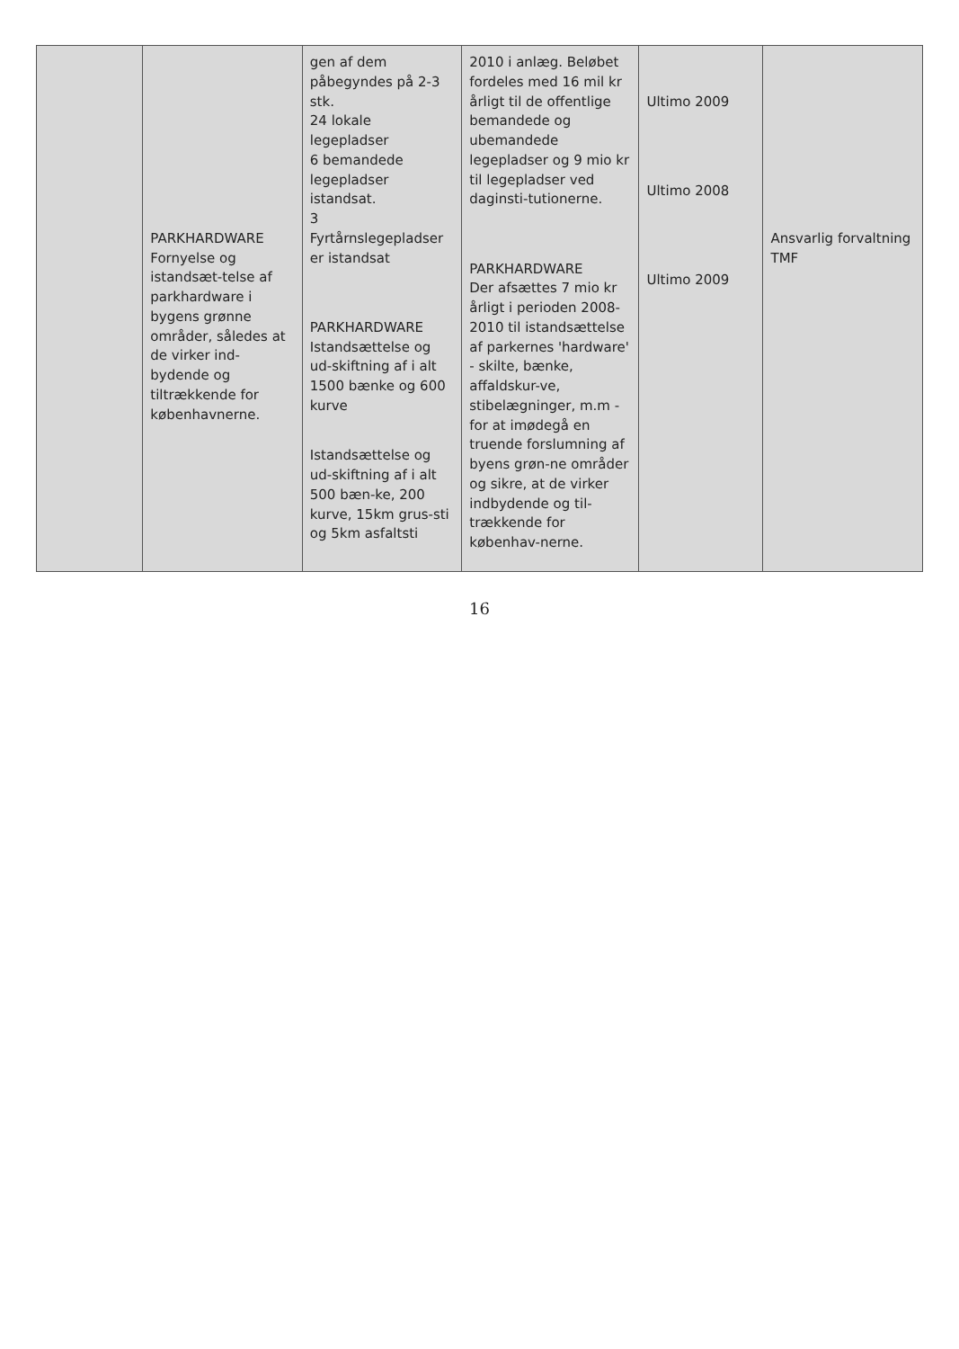| | PARKHARDWARE Fornyelse og istandsæt-telse af parkhardware i bygens grønne områder, således at de virker ind-bydende og tiltrækkende for københavnerne. | gen af dem påbegyndes på 2-3 stk. 24 lokale legepladser 6 bemandede legepladser istandsat. 3 Fyrtårnslegepladser er istandsat PARKHARDWARE Istandsættelse og ud-skiftning af i alt 1500 bænke og 600 kurve Istandsættelse og ud-skiftning af i alt 500 bæn-ke, 200 kurve, 15km grus-sti og 5km asfaltsti | 2010 i anlæg. Beløbet fordeles med 16 mil kr årligt til de offentlige bemandede og ubemandede legepladser og 9 mio kr til legepladser ved daginsti-tutionerne. PARKHARDWARE Der afsættes 7 mio kr årligt i perioden 2008-2010 til istandsættelse af parkernes 'hardware' - skilte, bænke, affaldskur-ve, stibelægninger, m.m - for at imødegå en truende forslumning af byens grøn-ne områder og sikre, at de virker indbydende og til-trækkende for københav-nerne. | Ultimo 2009 Ultimo 2008 Ultimo 2009 | Ansvarlig forvaltning TMF |
16